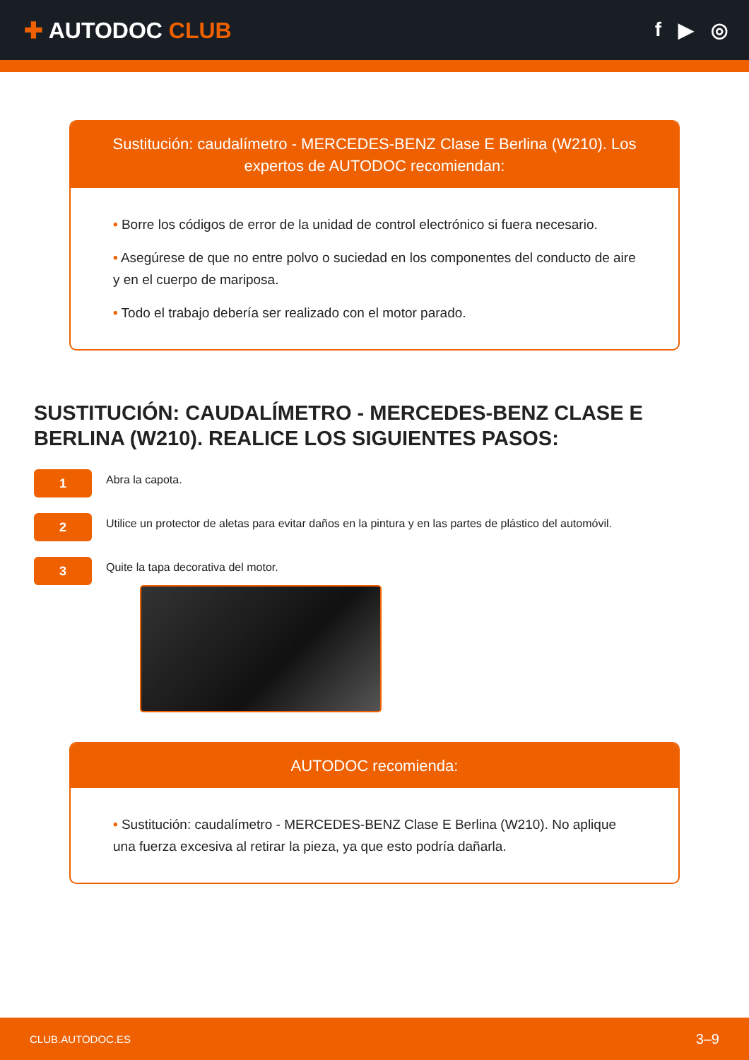✚ AUTODOC CLUB f ▶ ◎
Sustitución: caudalímetro - MERCEDES-BENZ Clase E Berlina (W210). Los expertos de AUTODOC recomiendan:
• Borre los códigos de error de la unidad de control electrónico si fuera necesario.
• Asegúrese de que no entre polvo o suciedad en los componentes del conducto de aire y en el cuerpo de mariposa.
• Todo el trabajo debería ser realizado con el motor parado.
SUSTITUCIÓN: CAUDALÍMETRO - MERCEDES-BENZ CLASE E BERLINA (W210). REALICE LOS SIGUIENTES PASOS:
1
Abra la capota.
2
Utilice un protector de aletas para evitar daños en la pintura y en las partes de plástico del automóvil.
3
Quite la tapa decorativa del motor.
AUTODOC recomienda:
• Sustitución: caudalímetro - MERCEDES-BENZ Clase E Berlina (W210). No aplique una fuerza excesiva al retirar la pieza, ya que esto podría dañarla.
CLUB.AUTODOC.ES 3–9